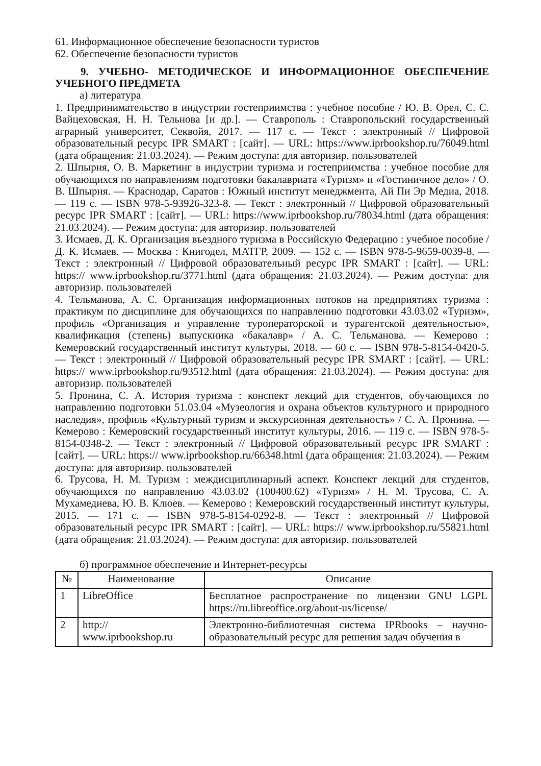61. Информационное обеспечение безопасности туристов
62. Обеспечение безопасности туристов
9. УЧЕБНО- МЕТОДИЧЕСКОЕ И ИНФОРМАЦИОННОЕ ОБЕСПЕЧЕНИЕ УЧЕБНОГО ПРЕДМЕТА
а) литература
1. Предпринимательство в индустрии гостеприимства : учебное пособие / Ю. В. Орел, С. С. Вайцеховская, Н. Н. Тельнова [и др.]. — Ставрополь : Ставропольский государственный аграрный университет, Секвойя, 2017. — 117 с. — Текст : электронный // Цифровой образовательный ресурс IPR SMART : [сайт]. — URL: https://www.iprbookshop.ru/76049.html (дата обращения: 21.03.2024). — Режим доступа: для авторизир. пользователей
2. Шпырня, О. В. Маркетинг в индустрии туризма и гостеприимства : учебное пособие для обучающихся по направлениям подготовки бакалавриата «Туризм» и «Гостиничное дело» / О. В. Шпырня. — Краснодар, Саратов : Южный институт менеджмента, Ай Пи Эр Медиа, 2018. — 119 c. — ISBN 978-5-93926-323-8. — Текст : электронный // Цифровой образовательный ресурс IPR SMART : [сайт]. — URL: https://www.iprbookshop.ru/78034.html (дата обращения: 21.03.2024). — Режим доступа: для авторизир. пользователей
3. Исмаев, Д. К. Организация въездного туризма в Российскую Федерацию : учебное пособие / Д. К. Исмаев. — Москва : Книгодел, МАТГР, 2009. — 152 c. — ISBN 978-5-9659-0039-8. — Текст : электронный // Цифровой образовательный ресурс IPR SMART : [сайт]. — URL: https:// www.iprbookshop.ru/3771.html (дата обращения: 21.03.2024). — Режим доступа: для авторизир. пользователей
4. Тельманова, А. С. Организация информационных потоков на предприятиях туризма : практикум по дисциплине для обучающихся по направлению подготовки 43.03.02 «Туризм», профиль «Организация и управление туроператорской и турагентской деятельностью», квалификация (степень) выпускника «бакалавр» / А. С. Тельманова. — Кемерово : Кемеровский государственный институт культуры, 2018. — 60 c. — ISBN 978-5-8154-0420-5. — Текст : электронный // Цифровой образовательный ресурс IPR SMART : [сайт]. — URL: https:// www.iprbookshop.ru/93512.html (дата обращения: 21.03.2024). — Режим доступа: для авторизир. пользователей
5. Пронина, С. А. История туризма : конспект лекций для студентов, обучающихся по направлению подготовки 51.03.04 «Музеология и охрана объектов культурного и природного наследия», профиль «Культурный туризм и экскурсионная деятельность» / С. А. Пронина. — Кемерово : Кемеровский государственный институт культуры, 2016. — 119 c. — ISBN 978-5-8154-0348-2. — Текст : электронный // Цифровой образовательный ресурс IPR SMART : [сайт]. — URL: https:// www.iprbookshop.ru/66348.html (дата обращения: 21.03.2024). — Режим доступа: для авторизир. пользователей
6. Трусова, Н. М. Туризм : междисциплинарный аспект. Конспект лекций для студентов, обучающихся по направлению 43.03.02 (100400.62) «Туризм» / Н. М. Трусова, С. А. Мухамедиева, Ю. В. Клюев. — Кемерово : Кемеровский государственный институт культуры, 2015. — 171 c. — ISBN 978-5-8154-0292-8. — Текст : электронный // Цифровой образовательный ресурс IPR SMART : [сайт]. — URL: https:// www.iprbookshop.ru/55821.html (дата обращения: 21.03.2024). — Режим доступа: для авторизир. пользователей
б) программное обеспечение и Интернет-ресурсы
| № | Наименование | Описание |
| --- | --- | --- |
| 1 | LibreOffice | Бесплатное распространение по лицензии GNU LGPL https://ru.libreoffice.org/about-us/license/ |
| 2 | http:// www.iprbookshop.ru | Электронно-библиотечная система IPRbooks – научно-образовательный ресурс для решения задач обучения в |